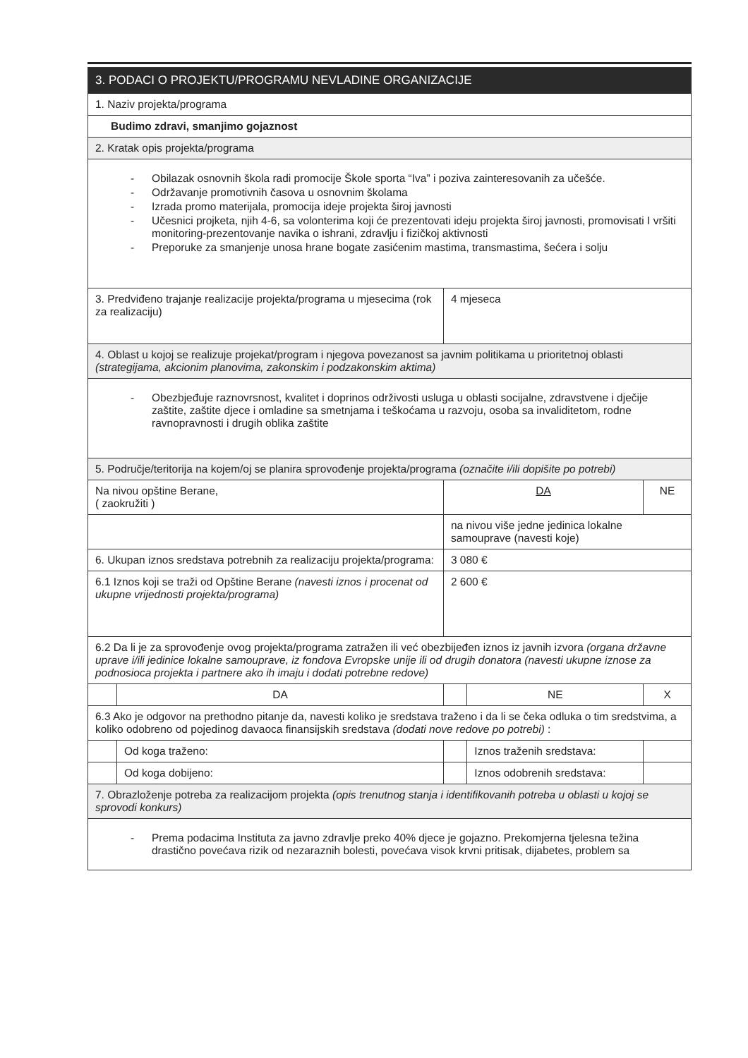| 3. PODACI O PROJEKTU/PROGRAMU NEVLADINE ORGANIZACIJE | | | | |
| 1. Naziv projekta/programa | | | | |
| Budimo zdravi, smanjimo gojaznost | | | | |
| 2. Kratak opis projekta/programa | | | | |
| - Obilazak osnovnih škola radi promocije Škole sporta “Iva” i poziva zainteresovanih za učešće. - Održavanje promotivnih časova u osnovnim školama - Izrada promo materijala, promocija ideje projekta široj javnosti - Učesnici projketa, njih 4-6, sa volonterima koji će prezentovati ideju projekta široj javnosti, promovisati I vršiti monitoring-prezentovanje navika o ishrani, zdravlju i fizičkoj aktivnosti - Preporuke za smanjenje unosa hrane bogate zasićenim mastima, transmastima, šećera i solju | | | | |
| 3. Predviđeno trajanje realizacije projekta/programa u mjesecima (rok za realizaciju) | | 4 mjeseca | | |
| 4. Oblast u kojoj se realizuje projekat/program i njegova povezanost sa javnim politikama u prioritetnoj oblasti (strategijama, akcionim planovima, zakonskim i podzakonskim aktima) | | | | |
| - Obezbjeđuje raznovrsnost, kvalitet i doprinos održivosti usluga u oblasti socijalne, zdravstvene i dječije zaštite, zaštite djece i omladine sa smetnjama i teškoćama u razvoju, osoba sa invaliditetom, rodne ravnopravnosti i drugih oblika zaštite | | | | |
| 5. Područje/teritorija na kojem/oj se planira sprovođenje projekta/programa (označite i/ili dopišite po potrebi) | | | | |
| Na nivou opštine Berane, ( zaokružiti ) | | DA | | NE |
| | | na nivou više jedne jedinica lokalne samouprave (navesti koje) | | |
| 6. Ukupan iznos sredstava potrebnih za realizaciju projekta/programa: | | 3 080 € | | |
| 6.1 Iznos koji se traži od Opštine Berane (navesti iznos i procenat od ukupne vrijednosti projekta/programa) | | 2 600 € | | |
| 6.2 Da li je za sprovođenje ovog projekta/programa zatražen ili već obezbijeđen iznos iz javnih izvora (organa državne uprave i/ili jedinice lokalne samouprave, iz fondova Evropske unije ili od drugih donatora (navesti ukupne iznose za podnosioca projekta i partnere ako ih imaju i dodati potrebne redove) | | | | |
| | DA | | NE | X |
| 6.3 Ako je odgovor na prethodno pitanje da, navesti koliko je sredstava traženo i da li se čeka odluka o tim sredstvima, a koliko odobreno od pojedinog davaoca finansijskih sredstava (dodati nove redove po potrebi) : | | | | |
| | Od koga traženo: | | Iznos traženih sredstava: | |
| | Od koga dobijeno: | | Iznos odobrenih sredstava: | |
| 7. Obrazloženje potreba za realizacijom projekta (opis trenutnog stanja i identifikovanih potreba u oblasti u kojoj se sprovodi konkurs) | | | | |
| - Prema podacima Instituta za javno zdravlje preko 40% djece je gojazno. Prekomjerna tjelesna težina drastično povećava rizik od nezaraznih bolesti, povećava visok krvni pritisak, dijabetes, problem sa | | | | |